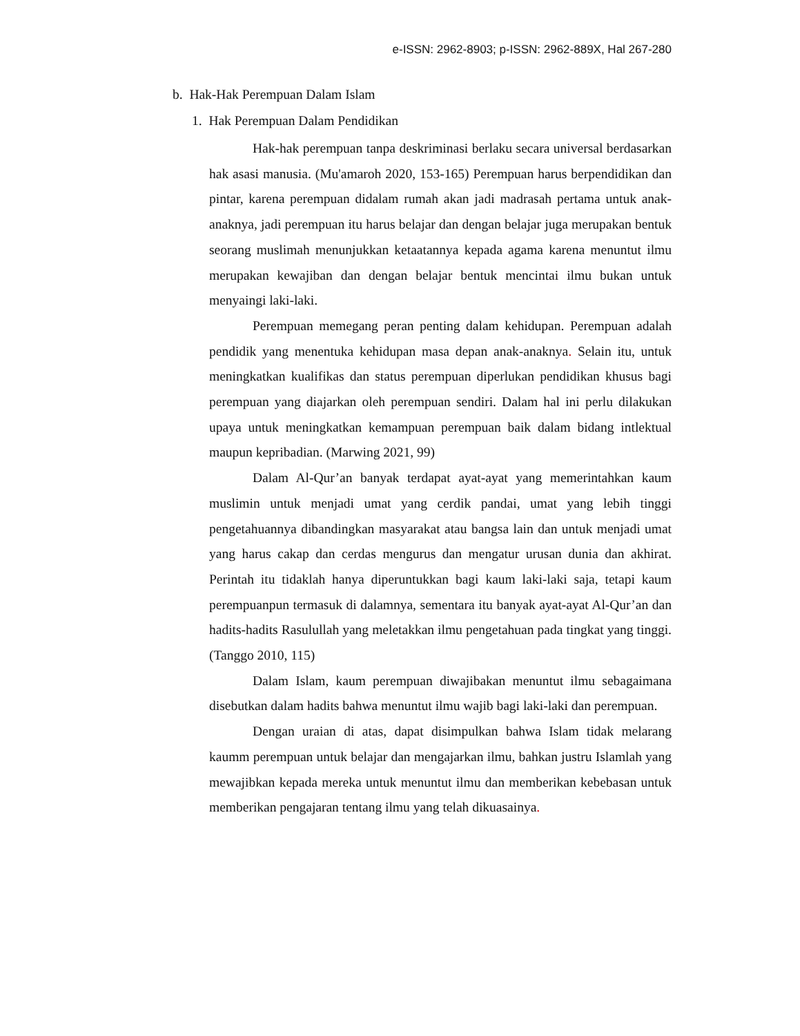e-ISSN: 2962-8903; p-ISSN: 2962-889X, Hal 267-280
b. Hak-Hak Perempuan Dalam Islam
1. Hak Perempuan Dalam Pendidikan
Hak-hak perempuan tanpa deskriminasi berlaku secara universal berdasarkan hak asasi manusia. (Mu'amaroh 2020, 153-165) Perempuan harus berpendidikan dan pintar, karena perempuan didalam rumah akan jadi madrasah pertama untuk anak-anaknya, jadi perempuan itu harus belajar dan dengan belajar juga merupakan bentuk seorang muslimah menunjukkan ketaatannya kepada agama karena menuntut ilmu merupakan kewajiban dan dengan belajar bentuk mencintai ilmu bukan untuk menyaingi laki-laki.
Perempuan memegang peran penting dalam kehidupan. Perempuan adalah pendidik yang menentuka kehidupan masa depan anak-anaknya. Selain itu, untuk meningkatkan kualifikas dan status perempuan diperlukan pendidikan khusus bagi perempuan yang diajarkan oleh perempuan sendiri. Dalam hal ini perlu dilakukan upaya untuk meningkatkan kemampuan perempuan baik dalam bidang intlektual maupun kepribadian. (Marwing 2021, 99)
Dalam Al-Qur’an banyak terdapat ayat-ayat yang memerintahkan kaum muslimin untuk menjadi umat yang cerdik pandai, umat yang lebih tinggi pengetahuannya dibandingkan masyarakat atau bangsa lain dan untuk menjadi umat yang harus cakap dan cerdas mengurus dan mengatur urusan dunia dan akhirat. Perintah itu tidaklah hanya diperuntukkan bagi kaum laki-laki saja, tetapi kaum perempuanpun termasuk di dalamnya, sementara itu banyak ayat-ayat Al-Qur’an dan hadits-hadits Rasulullah yang meletakkan ilmu pengetahuan pada tingkat yang tinggi. (Tanggo 2010, 115)
Dalam Islam, kaum perempuan diwajibakan menuntut ilmu sebagaimana disebutkan dalam hadits bahwa menuntut ilmu wajib bagi laki-laki dan perempuan.
Dengan uraian di atas, dapat disimpulkan bahwa Islam tidak melarang kaumm perempuan untuk belajar dan mengajarkan ilmu, bahkan justru Islamlah yang mewajibkan kepada mereka untuk menuntut ilmu dan memberikan kebebasan untuk memberikan pengajaran tentang ilmu yang telah dikuasainya.